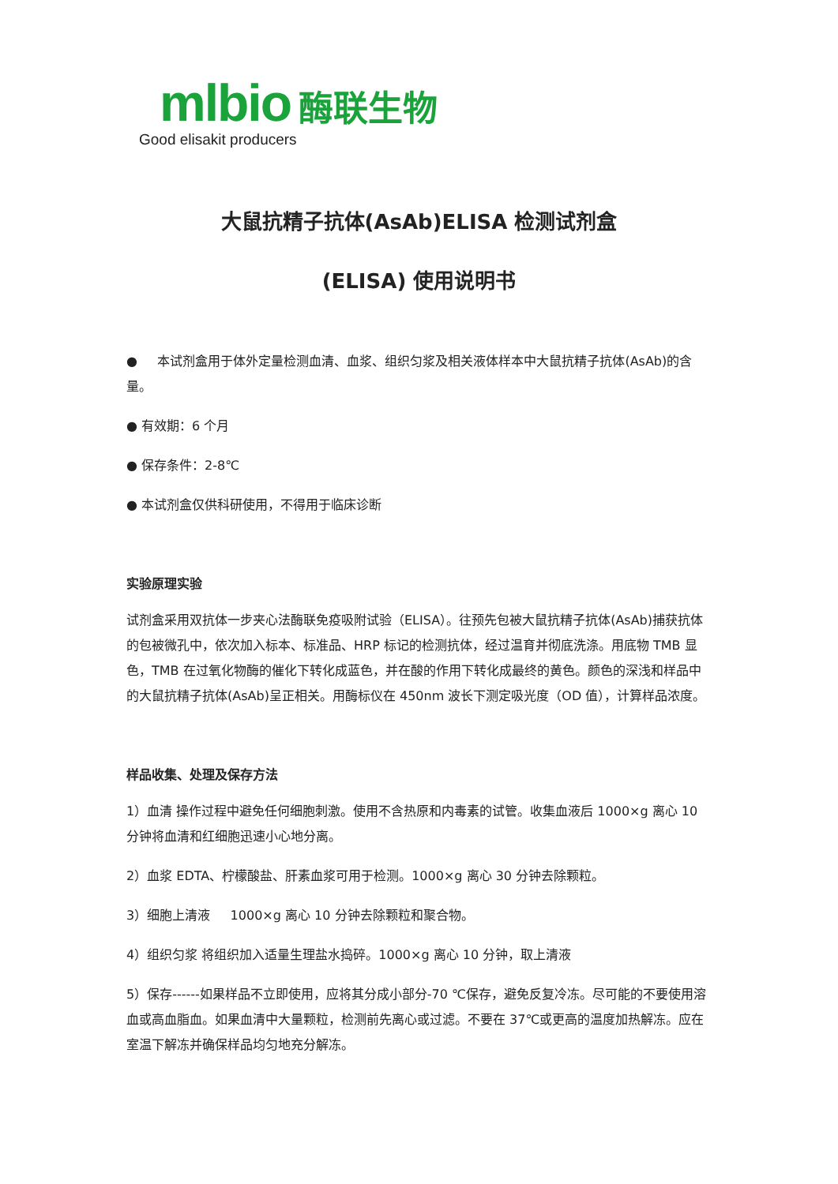mlbio 酶联生物
Good elisakit producers
大鼠抗精子抗体(AsAb)ELISA 检测试剂盒
(ELISA) 使用说明书
● 本试剂盒用于体外定量检测血清、血浆、组织匀浆及相关液体样本中大鼠抗精子抗体(AsAb)的含量。
● 有效期：6 个月
● 保存条件：2-8℃
● 本试剂盒仅供科研使用，不得用于临床诊断
实验原理实验
试剂盒采用双抗体一步夹心法酶联免疫吸附试验（ELISA）。往预先包被大鼠抗精子抗体(AsAb)捕获抗体的包被微孔中，依次加入标本、标准品、HRP 标记的检测抗体，经过温育并彻底洗涤。用底物 TMB 显色，TMB 在过氧化物酶的催化下转化成蓝色，并在酸的作用下转化成最终的黄色。颜色的深浅和样品中的大鼠抗精子抗体(AsAb)呈正相关。用酶标仪在 450nm 波长下测定吸光度（OD 值），计算样品浓度。
样品收集、处理及保存方法
1）血清 操作过程中避免任何细胞刺激。使用不含热原和内毒素的试管。收集血液后 1000×g 离心 10 分钟将血清和红细胞迅速小心地分离。
2）血浆 EDTA、柠檬酸盐、肝素血浆可用于检测。1000×g 离心 30 分钟去除颗粒。
3）细胞上清液 1000×g 离心 10 分钟去除颗粒和聚合物。
4）组织匀浆 将组织加入适量生理盐水捣碎。1000×g 离心 10 分钟，取上清液
5）保存------如果样品不立即使用，应将其分成小部分-70 ℃保存，避免反复冷冻。尽可能的不要使用溶血或高血脂血。如果血清中大量颗粒，检测前先离心或过滤。不要在 37℃或更高的温度加热解冻。应在室温下解冻并确保样品均匀地充分解冻。